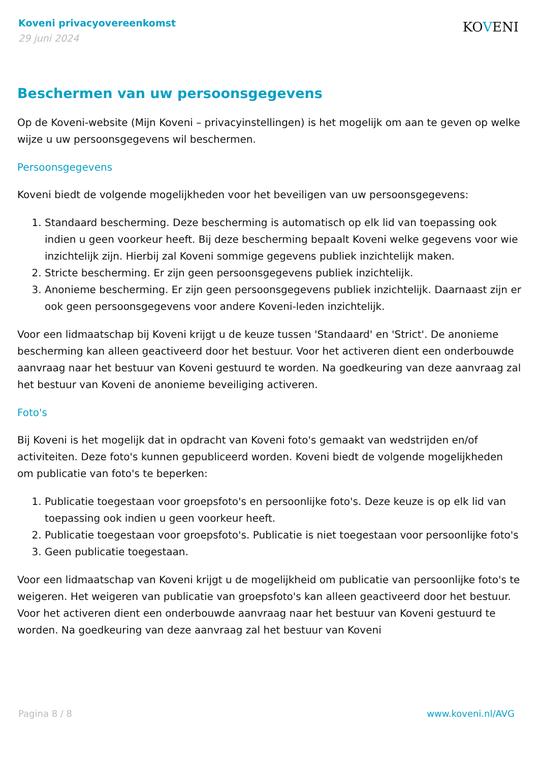Koveni privacyovereenkomst
29 juni 2024
KOVENI
Beschermen van uw persoonsgegevens
Op de Koveni-website (Mijn Koveni – privacyinstellingen) is het mogelijk om aan te geven op welke wijze u uw persoonsgegevens wil beschermen.
Persoonsgegevens
Koveni biedt de volgende mogelijkheden voor het beveiligen van uw persoonsgegevens:
1. Standaard bescherming. Deze bescherming is automatisch op elk lid van toepassing ook indien u geen voorkeur heeft. Bij deze bescherming bepaalt Koveni welke gegevens voor wie inzichtelijk zijn. Hierbij zal Koveni sommige gegevens publiek inzichtelijk maken.
2. Stricte bescherming. Er zijn geen persoonsgegevens publiek inzichtelijk.
3. Anonieme bescherming. Er zijn geen persoonsgegevens publiek inzichtelijk. Daarnaast zijn er ook geen persoonsgegevens voor andere Koveni-leden inzichtelijk.
Voor een lidmaatschap bij Koveni krijgt u de keuze tussen 'Standaard' en 'Strict'. De anonieme bescherming kan alleen geactiveerd door het bestuur. Voor het activeren dient een onderbouwde aanvraag naar het bestuur van Koveni gestuurd te worden. Na goedkeuring van deze aanvraag zal het bestuur van Koveni de anonieme beveiliging activeren.
Foto's
Bij Koveni is het mogelijk dat in opdracht van Koveni foto's gemaakt van wedstrijden en/of activiteiten. Deze foto's kunnen gepubliceerd worden. Koveni biedt de volgende mogelijkheden om publicatie van foto's te beperken:
1. Publicatie toegestaan voor groepsfoto's en persoonlijke foto's. Deze keuze is op elk lid van toepassing ook indien u geen voorkeur heeft.
2. Publicatie toegestaan voor groepsfoto's. Publicatie is niet toegestaan voor persoonlijke foto's
3. Geen publicatie toegestaan.
Voor een lidmaatschap van Koveni krijgt u de mogelijkheid om publicatie van persoonlijke foto's te weigeren. Het weigeren van publicatie van groepsfoto's kan alleen geactiveerd door het bestuur. Voor het activeren dient een onderbouwde aanvraag naar het bestuur van Koveni gestuurd te worden. Na goedkeuring van deze aanvraag zal het bestuur van Koveni
Pagina 8 / 8 www.koveni.nl/AVG